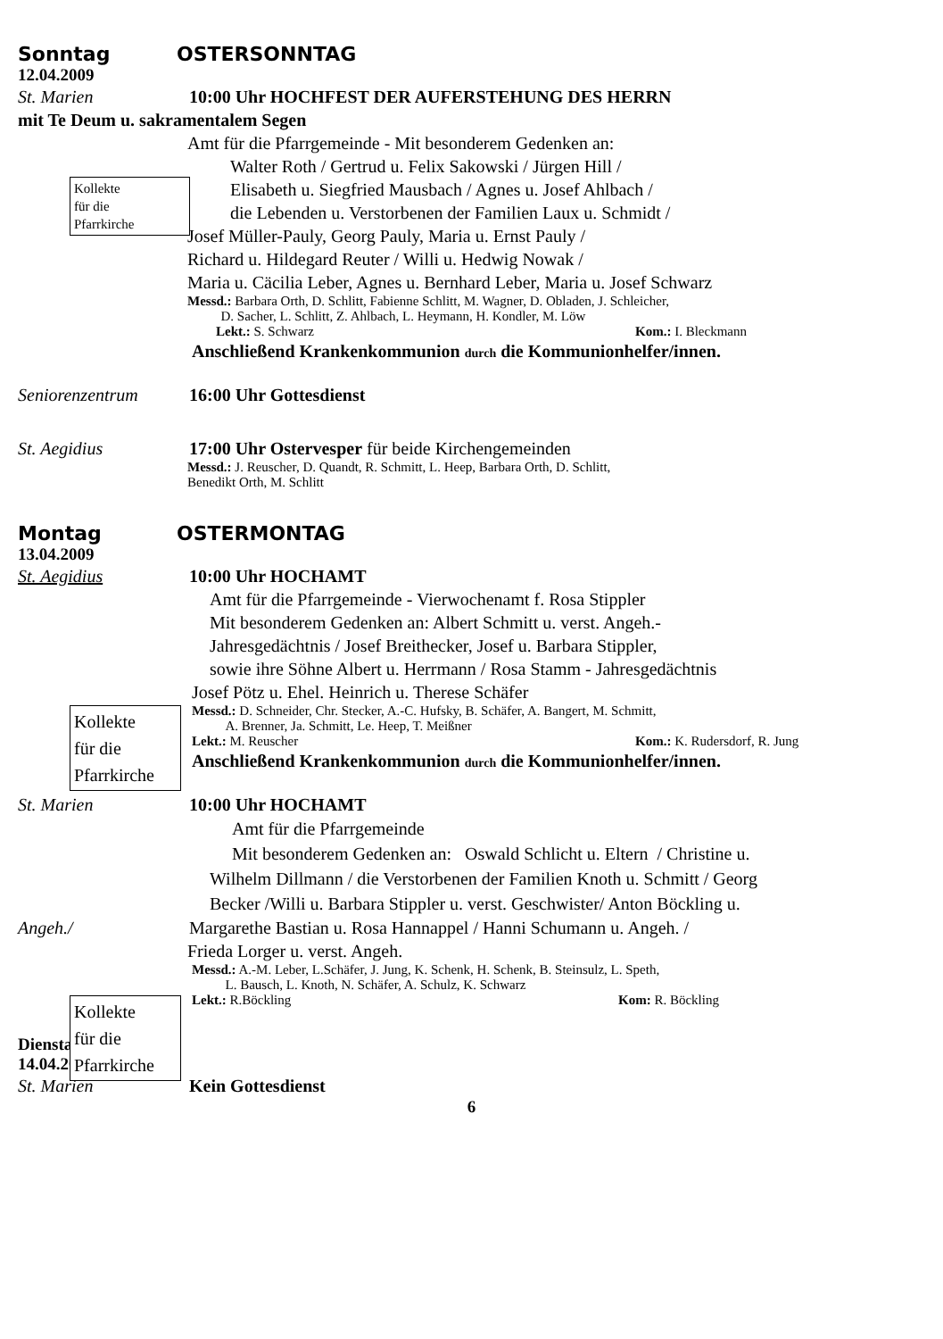Sonntag OSTERSONNTAG
12.04.2009
St. Marien 10:00 Uhr HOCHFEST DER AUFERSTEHUNG DES HERRN
mit Te Deum u. sakramentalem Segen
Kollekte
für die
Pfarrkirche
Amt für die Pfarrgemeinde - Mit besonderem Gedenken an:
Walter Roth / Gertrud u. Felix Sakowski / Jürgen Hill /
Elisabeth u. Siegfried Mausbach / Agnes u. Josef Ahlbach /
die Lebenden u. Verstorbenen der Familien Laux u. Schmidt /
Josef Müller-Pauly, Georg Pauly, Maria u. Ernst Pauly /
Richard u. Hildegard Reuter / Willi u. Hedwig Nowak /
Maria u. Cäcilia Leber, Agnes u. Bernhard Leber, Maria u. Josef Schwarz
Messd.: Barbara Orth, D. Schlitt, Fabienne Schlitt, M. Wagner, D. Obladen, J. Schleicher,
D. Sacher, L. Schlitt, Z. Ahlbach, L. Heymann, H. Kondler, M. Löw
Lekt.: S. Schwarz Kom.: I. Bleckmann
Anschließend Krankenkommunion durch die Kommunionhelfer/innen.
Seniorenzentrum 16:00 Uhr Gottesdienst
St. Aegidius 17:00 Uhr Ostervesper für beide Kirchengemeinden
Messd.: J. Reuscher, D. Quandt, R. Schmitt, L. Heep, Barbara Orth, D. Schlitt,
Benedikt Orth, M. Schlitt
Montag OSTERMONTAG
13.04.2009
St. Aegidius 10:00 Uhr HOCHAMT
Kollekte
für die
Pfarrkirche
Amt für die Pfarrgemeinde - Vierwochenamt f. Rosa Stippler
Mit besonderem Gedenken an: Albert Schmitt u. verst. Angeh.-
Jahresgedächtnis / Josef Breithecker, Josef u. Barbara Stippler,
sowie ihre Söhne Albert u. Herrmann / Rosa Stamm - Jahresgedächtnis
Josef Pötz u. Ehel. Heinrich u. Therese Schäfer
Messd.: D. Schneider, Chr. Stecker, A.-C. Hufsky, B. Schäfer, A. Bangert, M. Schmitt,
A. Brenner, Ja. Schmitt, Le. Heep, T. Meißner
Lekt.: M. Reuscher Kom.: K. Rudersdorf, R. Jung
Anschließend Krankenkommunion durch die Kommunionhelfer/innen.
St. Marien 10:00 Uhr HOCHAMT
Kollekte
für die
Pfarrkirche
Amt für die Pfarrgemeinde
Mit besonderem Gedenken an: Oswald Schlicht u. Eltern / Christine u.
Wilhelm Dillmann / die Verstorbenen der Familien Knoth u. Schmitt / Georg
Becker /Willi u. Barbara Stippler u. verst. Geschwister/ Anton Böckling u.
Angeh./ Margarethe Bastian u. Rosa Hannappel / Hanni Schumann u. Angeh. /
Frieda Lorger u. verst. Angeh.
Messd.: A.-M. Leber, L.Schäfer, J. Jung, K. Schenk, H. Schenk, B. Steinsulz, L. Speth,
L. Bausch, L. Knoth, N. Schäfer, A. Schulz, K. Schwarz
Lekt.: R.Böckling Kom: R. Böckling
Dienstag
14.04.2009
St. Marien Kein Gottesdienst
6